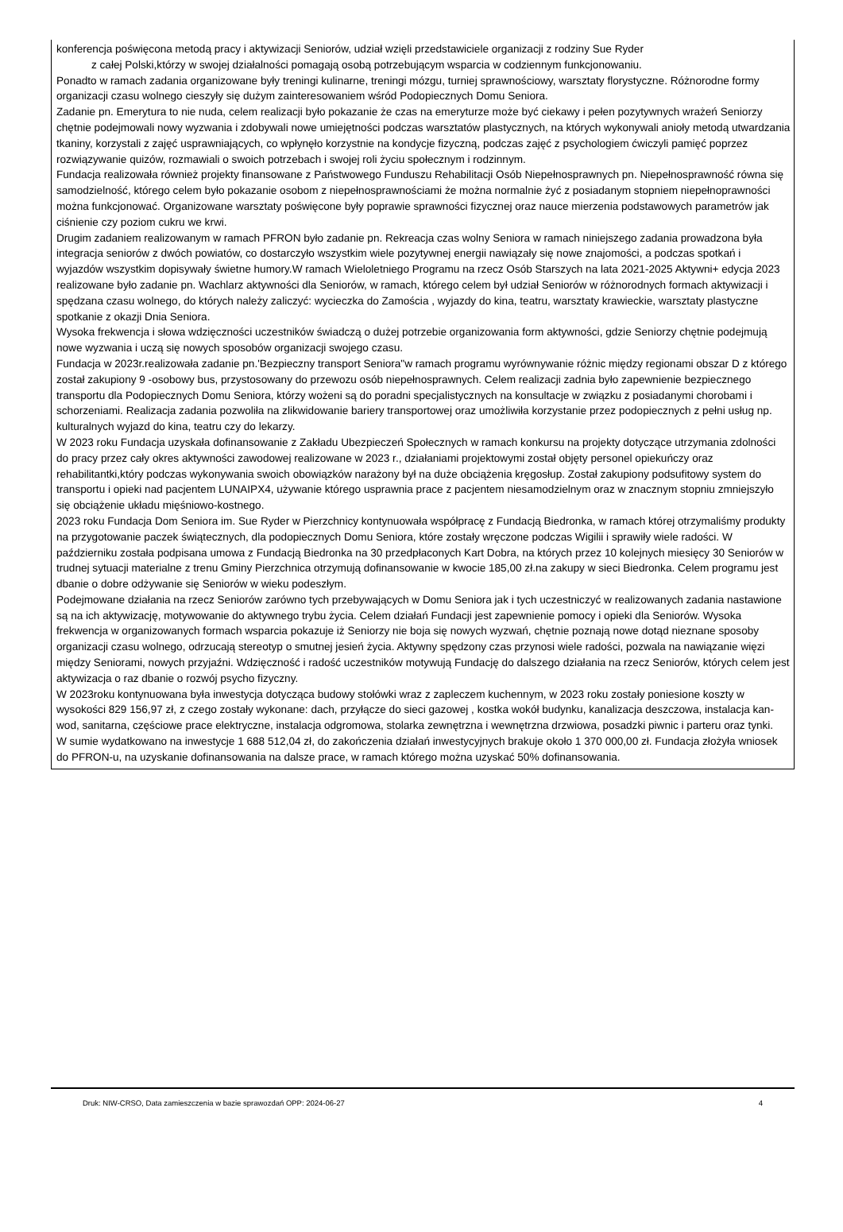konferencja poświęcona metodą pracy i aktywizacji Seniorów, udział wzięli przedstawiciele organizacji z rodziny Sue Ryder
z całej Polski,którzy w swojej działalności pomagają osobą potrzebującym wsparcia w codziennym funkcjonowaniu.
Ponadto w ramach zadania organizowane były treningi kulinarne, treningi mózgu, turniej sprawnościowy, warsztaty florystyczne. Różnorodne formy organizacji czasu wolnego cieszyły się dużym zainteresowaniem wśród Podopiecznych Domu Seniora.
Zadanie pn. Emerytura to nie nuda, celem realizacji było pokazanie że czas na emeryturze może być ciekawy i pełen pozytywnych wrażeń Seniorzy chętnie podejmowali nowy wyzwania i zdobywali nowe umiejętności podczas warsztatów plastycznych, na których wykonywali anioły metodą utwardzania tkaniny, korzystali z zajęć usprawniających, co wpłynęło korzystnie na kondycje fizyczną, podczas zajęć z psychologiem ćwiczyli pamięć poprzez rozwiązywanie quizów, rozmawiali o swoich potrzebach i swojej roli życiu społecznym i rodzinnym.
Fundacja realizowała również projekty finansowane z Państwowego Funduszu Rehabilitacji Osób Niepełnosprawnych pn. Niepełnosprawność równa się samodzielność, którego celem było pokazanie osobom z niepełnosprawnościami że można normalnie żyć z posiadanym stopniem niepełnoprawności można funkcjonować. Organizowane warsztaty poświęcone były poprawie sprawności fizycznej oraz nauce mierzenia podstawowych parametrów jak ciśnienie czy poziom cukru we krwi.
Drugim zadaniem realizowanym w ramach PFRON było zadanie pn. Rekreacja czas wolny Seniora w ramach niniejszego zadania prowadzona była integracja seniorów z dwóch powiatów, co dostarczyło wszystkim wiele pozytywnej energii nawiązały się nowe znajomości, a podczas spotkań i wyjazdów wszystkim dopisywały świetne humory.W ramach Wieloletniego Programu na rzecz Osób Starszych na lata 2021-2025 Aktywni+ edycja 2023 realizowane było zadanie pn. Wachlarz aktywności dla Seniorów, w ramach, którego celem był udział Seniorów w różnorodnych formach aktywizacji i spędzana czasu wolnego, do których należy zaliczyć: wycieczka do Zamościa , wyjazdy do kina, teatru, warsztaty krawieckie, warsztaty plastyczne spotkanie z okazji Dnia Seniora.
Wysoka frekwencja i słowa wdzięczności uczestników świadczą o dużej potrzebie organizowania form aktywności, gdzie Seniorzy chętnie podejmują nowe wyzwania i uczą się nowych sposobów organizacji swojego czasu.
Fundacja w 2023r.realizowała zadanie pn.'Bezpieczny transport Seniora"w ramach programu wyrównywanie różnic między regionami obszar D z którego został zakupiony 9 -osobowy bus, przystosowany do przewozu osób niepełnosprawnych. Celem realizacji zadnia było zapewnienie bezpiecznego transportu dla Podopiecznych Domu Seniora, którzy wożeni są do poradni specjalistycznych na konsultacje w związku z posiadanymi chorobami i schorzeniami. Realizacja zadania pozwoliła na zlikwidowanie bariery transportowej oraz umożliwiła korzystanie przez podopiecznych z pełni usług np. kulturalnych wyjazd do kina, teatru czy do lekarzy.
W 2023 roku Fundacja uzyskała dofinansowanie z Zakładu Ubezpieczeń Społecznych w ramach konkursu na projekty dotyczące utrzymania zdolności do pracy przez cały okres aktywności zawodowej realizowane w 2023 r., działaniami projektowymi został objęty personel opiekuńczy oraz rehabilitantki,który podczas wykonywania swoich obowiązków narażony był na duże obciążenia kręgosłup. Został zakupiony podsufitowy system do transportu i opieki nad pacjentem LUNAIPX4, używanie którego usprawnia prace z pacjentem niesamodzielnym oraz w znacznym stopniu zmniejszyło się obciążenie układu mięśniowo-kostnego.
2023 roku Fundacja Dom Seniora im. Sue Ryder w Pierzchnicy kontynuowała współpracę z Fundacją Biedronka, w ramach której otrzymaliśmy produkty na przygotowanie paczek świątecznych, dla podopiecznych Domu Seniora, które zostały wręczone podczas Wigilii i sprawiły wiele radości. W październiku została podpisana umowa z Fundacją Biedronka na 30 przedpłaconych Kart Dobra, na których przez 10 kolejnych miesięcy 30 Seniorów w trudnej sytuacji materialne z trenu Gminy Pierzchnica otrzymują dofinansowanie w kwocie 185,00 zł.na zakupy w sieci Biedronka. Celem programu jest dbanie o dobre odżywanie się Seniorów w wieku podeszłym.
Podejmowane działania na rzecz Seniorów zarówno tych przebywających w Domu Seniora jak i tych uczestniczyć w realizowanych zadania nastawione są na ich aktywizację, motywowanie do aktywnego trybu życia. Celem działań Fundacji jest zapewnienie pomocy i opieki dla Seniorów. Wysoka frekwencja w organizowanych formach wsparcia pokazuje iż Seniorzy nie boja się nowych wyzwań, chętnie poznają nowe dotąd nieznane sposoby organizacji czasu wolnego, odrzucają stereotyp o smutnej jesień życia. Aktywny spędzony czas przynosi wiele radości, pozwala na nawiązanie więzi między Seniorami, nowych przyjaźni. Wdzięczność i radość uczestników motywują Fundację do dalszego działania na rzecz Seniorów, których celem jest aktywizacja o raz dbanie o rozwój psycho fizyczny.
W 2023roku kontynuowana była inwestycja dotycząca budowy stołówki wraz z zapleczem kuchennym, w 2023 roku zostały poniesione koszty w wysokości 829 156,97 zł, z czego zostały wykonane: dach, przyłącze do sieci gazowej , kostka wokół budynku, kanalizacja deszczowa, instalacja kan-wod, sanitarna, częściowe prace elektryczne, instalacja odgromowa, stolarka zewnętrzna i wewnętrzna drzwiowa, posadzki piwnic i parteru oraz tynki.
W sumie wydatkowano na inwestycje 1 688 512,04 zł, do zakończenia działań inwestycyjnych brakuje około 1 370 000,00 zł. Fundacja złożyła wniosek do PFRON-u, na uzyskanie dofinansowania na dalsze prace, w ramach którego można uzyskać 50% dofinansowania.
Druk: NIW-CRSO, Data zamieszczenia w bazie sprawozdań OPP: 2024-06-27 4